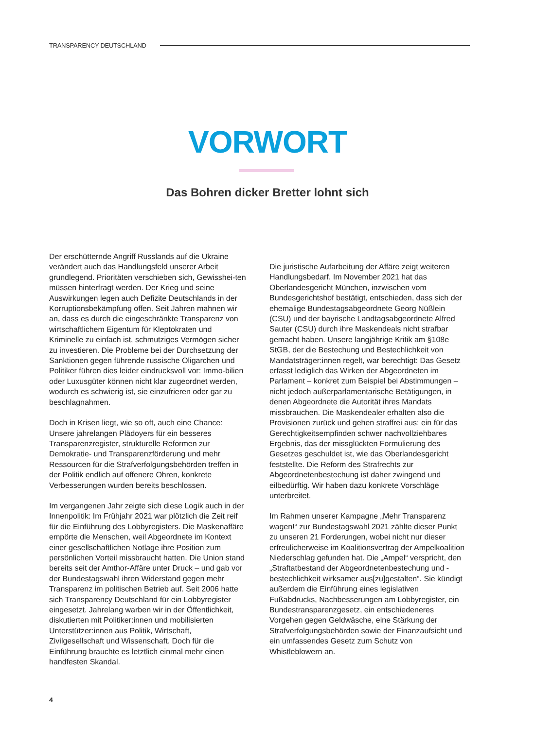TRANSPARENCY DEUTSCHLAND
VORWORT
Das Bohren dicker Bretter lohnt sich
Der erschütternde Angriff Russlands auf die Ukraine verändert auch das Handlungsfeld unserer Arbeit grundlegend. Prioritäten verschieben sich, Gewisshei-ten müssen hinterfragt werden. Der Krieg und seine Auswirkungen legen auch Defizite Deutschlands in der Korruptionsbekämpfung offen. Seit Jahren mahnen wir an, dass es durch die eingeschränkte Transparenz von wirtschaftlichem Eigentum für Kleptokraten und Kriminelle zu einfach ist, schmutziges Vermögen sicher zu investieren. Die Probleme bei der Durchsetzung der Sanktionen gegen führende russische Oligarchen und Politiker führen dies leider eindrucksvoll vor: Immo-bilien oder Luxusgüter können nicht klar zugeordnet werden, wodurch es schwierig ist, sie einzufrieren oder gar zu beschlagnahmen.
Doch in Krisen liegt, wie so oft, auch eine Chance: Unsere jahrelangen Plädoyers für ein besseres Transparenzregister, strukturelle Reformen zur Demokratie- und Transparenzförderung und mehr Ressourcen für die Strafverfolgungsbehörden treffen in der Politik endlich auf offenere Ohren, konkrete Verbesserungen wurden bereits beschlossen.
Im vergangenen Jahr zeigte sich diese Logik auch in der Innenpolitik: Im Frühjahr 2021 war plötzlich die Zeit reif für die Einführung des Lobbyregisters. Die Maskenaffäre empörte die Menschen, weil Abgeordnete im Kontext einer gesellschaftlichen Notlage ihre Position zum persönlichen Vorteil missbraucht hatten. Die Union stand bereits seit der Amthor-Affäre unter Druck – und gab vor der Bundestagswahl ihren Widerstand gegen mehr Transparenz im politischen Betrieb auf. Seit 2006 hatte sich Transparency Deutschland für ein Lobbyregister eingesetzt. Jahrelang warben wir in der Öffentlichkeit, diskutierten mit Politiker:innen und mobilisierten Unterstützer:innen aus Politik, Wirtschaft, Zivilgesellschaft und Wissenschaft. Doch für die Einführung brauchte es letztlich einmal mehr einen handfesten Skandal.
Die juristische Aufarbeitung der Affäre zeigt weiteren Handlungsbedarf. Im November 2021 hat das Oberlandesgericht München, inzwischen vom Bundesgerichtshof bestätigt, entschieden, dass sich der ehemalige Bundestagsabgeordnete Georg Nüßlein (CSU) und der bayrische Landtagsabgeordnete Alfred Sauter (CSU) durch ihre Maskendeals nicht strafbar gemacht haben. Unsere langjährige Kritik am §108e StGB, der die Bestechung und Bestechlichkeit von Mandatsträger:innen regelt, war berechtigt: Das Gesetz erfasst lediglich das Wirken der Abgeordneten im Parlament – konkret zum Beispiel bei Abstimmungen – nicht jedoch außerparlamentarische Betätigungen, in denen Abgeordnete die Autorität ihres Mandats missbrauchen. Die Maskendealer erhalten also die Provisionen zurück und gehen straffrei aus: ein für das Gerechtigkeitsempfinden schwer nachvollziehbares Ergebnis, das der missglückten Formulierung des Gesetzes geschuldet ist, wie das Oberlandesgericht feststellte. Die Reform des Strafrechts zur Abgeordnetenbestechung ist daher zwingend und eilbedürftig. Wir haben dazu konkrete Vorschläge unterbreitet.
Im Rahmen unserer Kampagne „Mehr Transparenz wagen!“ zur Bundestagswahl 2021 zählte dieser Punkt zu unseren 21 Forderungen, wobei nicht nur dieser erfreulicherweise im Koalitionsvertrag der Ampelkoalition Niederschlag gefunden hat. Die „Ampel“ verspricht, den „Straftatbestand der Abgeordnetenbestechung und -bestechlichkeit wirksamer aus[zu]gestalten“. Sie kündigt außerdem die Einführung eines legislativen Fußabdrucks, Nachbesserungen am Lobbyregister, ein Bundestransparenzgesetz, ein entschiedeneres Vorgehen gegen Geldwäsche, eine Stärkung der Strafverfolgungsbehörden sowie der Finanzaufsicht und ein umfassendes Gesetz zum Schutz von Whistleblowern an.
4